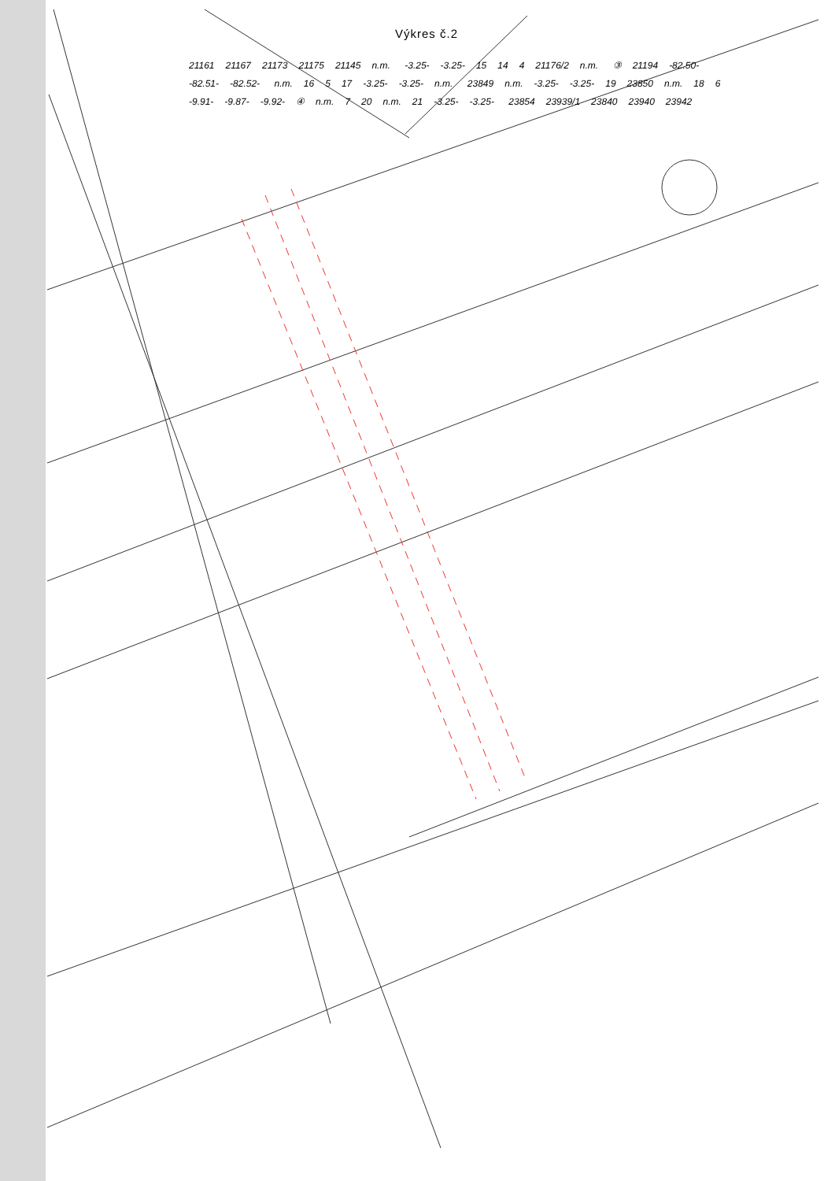Výkres č.2
21161 21167 21173 21175 21145 n.m. -3.25- -3.25- 15 14 4 21176/2 n.m. ③ 21194 -82.50- -82.51- -82.52- n.m. 16 5 17 -3.25- -3.25- n.m. 23849 n.m. -3.25- -3.25- 19 23850 n.m. 18 6 -9.91- -9.87- -9.92- ④ n.m. 7 20 n.m. 21 -3.25- -3.25- 23854 23939/1 23840 23940 23942